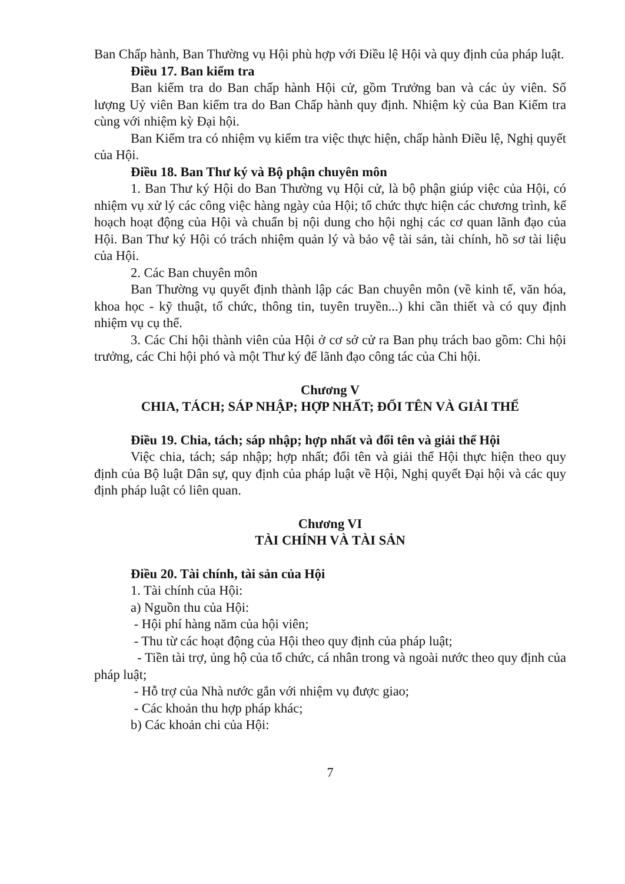Ban Chấp hành, Ban Thường vụ Hội phù hợp với Điều lệ Hội và quy định của pháp luật.
Điều 17. Ban kiểm tra
Ban kiểm tra do Ban chấp hành Hội cử, gồm Trưởng ban và các ủy viên. Số lượng Uỷ viên Ban kiểm tra do Ban Chấp hành quy định. Nhiệm kỳ của Ban Kiểm tra cùng với nhiệm kỳ Đại hội.
Ban Kiểm tra có nhiệm vụ kiểm tra việc thực hiện, chấp hành Điều lệ, Nghị quyết của Hội.
Điều 18. Ban Thư ký và Bộ phận chuyên môn
1. Ban Thư ký Hội do Ban Thường vụ Hội cử, là bộ phận giúp việc của Hội, có nhiệm vụ xử lý các công việc hàng ngày của Hội; tổ chức thực hiện các chương trình, kế hoạch hoạt động của Hội và chuẩn bị nội dung cho hội nghị các cơ quan lãnh đạo của Hội. Ban Thư ký Hội có trách nhiệm quản lý và bảo vệ tài sản, tài chính, hồ sơ tài liệu của Hội.
2. Các Ban chuyên môn
Ban Thường vụ quyết định thành lập các Ban chuyên môn (về kinh tế, văn hóa, khoa học - kỹ thuật, tổ chức, thông tin, tuyên truyền...) khi cần thiết và có quy định nhiệm vụ cụ thể.
3. Các Chi hội thành viên của Hội ở cơ sở cử ra Ban phụ trách bao gồm: Chi hội trưởng, các Chi hội phó và một Thư ký để lãnh đạo công tác của Chi hội.
Chương V
CHIA, TÁCH; SÁP NHẬP; HỢP NHẤT; ĐỔI TÊN VÀ GIẢI THỂ
Điều 19. Chia, tách; sáp nhập; hợp nhất và đổi tên và giải thể Hội
Việc chia, tách; sáp nhập; hợp nhất; đổi tên và giải thể Hội thực hiện theo quy định của Bộ luật Dân sự, quy định của pháp luật về Hội, Nghị quyết Đại hội và các quy định pháp luật có liên quan.
Chương VI
TÀI CHÍNH VÀ TÀI SẢN
Điều 20. Tài chính, tài sản của Hội
1. Tài chính của Hội:
a) Nguồn thu của Hội:
- Hội phí hàng năm của hội viên;
- Thu từ các hoạt động của Hội theo quy định của pháp luật;
- Tiền tài trợ, ủng hộ của tổ chức, cá nhân trong và ngoài nước theo quy định của pháp luật;
- Hỗ trợ của Nhà nước gắn với nhiệm vụ được giao;
- Các khoản thu hợp pháp khác;
b) Các khoản chi của Hội:
7